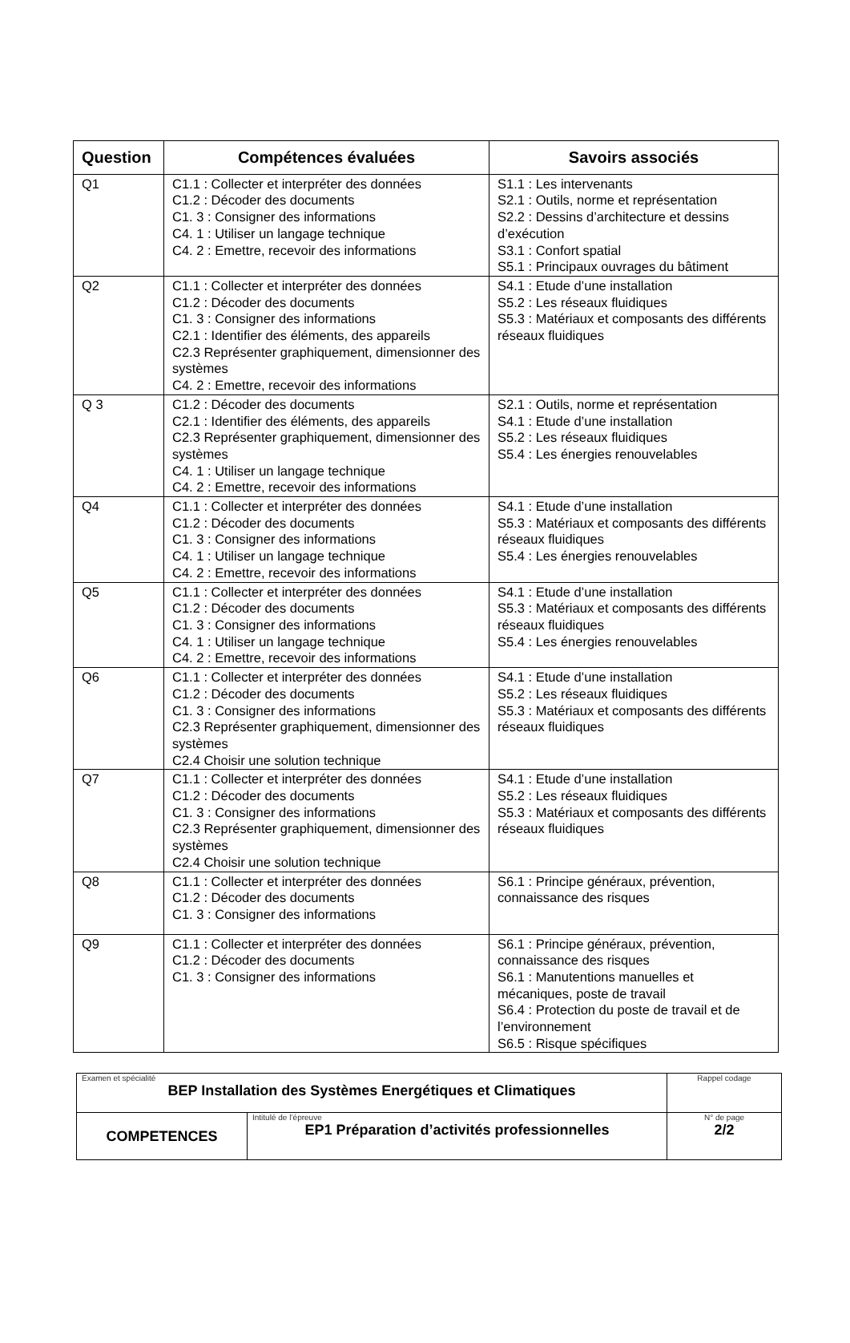| Question | Compétences évaluées | Savoirs associés |
| --- | --- | --- |
| Q1 | C1.1 : Collecter et interpréter des données C1.2 : Décoder des documents C1. 3 : Consigner des informations C4. 1 : Utiliser un langage technique C4. 2 : Emettre, recevoir des informations | S1.1 : Les intervenants S2.1 : Outils, norme et représentation S2.2 : Dessins d’architecture et dessins d’exécution S3.1 : Confort spatial S5.1 : Principaux ouvrages du bâtiment |
| Q2 | C1.1 : Collecter et interpréter des données C1.2 : Décoder des documents C1. 3 : Consigner des informations C2.1 : Identifier des éléments, des appareils C2.3 Représenter graphiquement, dimensionner des systèmes C4. 2 : Emettre, recevoir des informations | S4.1 : Etude d’une installation S5.2 : Les réseaux fluidiques S5.3 : Matériaux et composants des différents réseaux fluidiques |
| Q 3 | C1.2 : Décoder des documents C2.1 : Identifier des éléments, des appareils C2.3 Représenter graphiquement, dimensionner des systèmes C4. 1 : Utiliser un langage technique C4. 2 : Emettre, recevoir des informations | S2.1 : Outils, norme et représentation S4.1 : Etude d’une installation S5.2 : Les réseaux fluidiques S5.4 : Les énergies renouvelables |
| Q4 | C1.1 : Collecter et interpréter des données C1.2 : Décoder des documents C1. 3 : Consigner des informations C4. 1 : Utiliser un langage technique C4. 2 : Emettre, recevoir des informations | S4.1 : Etude d’une installation S5.3 : Matériaux et composants des différents réseaux fluidiques S5.4 : Les énergies renouvelables |
| Q5 | C1.1 : Collecter et interpréter des données C1.2 : Décoder des documents C1. 3 : Consigner des informations C4. 1 : Utiliser un langage technique C4. 2 : Emettre, recevoir des informations | S4.1 : Etude d’une installation S5.3 : Matériaux et composants des différents réseaux fluidiques S5.4 : Les énergies renouvelables |
| Q6 | C1.1 : Collecter et interpréter des données C1.2 : Décoder des documents C1. 3 : Consigner des informations C2.3 Représenter graphiquement, dimensionner des systèmes C2.4 Choisir une solution technique | S4.1 : Etude d’une installation S5.2 : Les réseaux fluidiques S5.3 : Matériaux et composants des différents réseaux fluidiques |
| Q7 | C1.1 : Collecter et interpréter des données C1.2 : Décoder des documents C1. 3 : Consigner des informations C2.3 Représenter graphiquement, dimensionner des systèmes C2.4 Choisir une solution technique | S4.1 : Etude d’une installation S5.2 : Les réseaux fluidiques S5.3 : Matériaux et composants des différents réseaux fluidiques |
| Q8 | C1.1 : Collecter et interpréter des données C1.2 : Décoder des documents C1. 3 : Consigner des informations | S6.1 : Principe généraux, prévention, connaissance des risques |
| Q9 | C1.1 : Collecter et interpréter des données C1.2 : Décoder des documents C1. 3 : Consigner des informations | S6.1 : Principe généraux, prévention, connaissance des risques S6.1 : Manutentions manuelles et mécaniques, poste de travail S6.4 : Protection du poste de travail et de l’environnement S6.5 : Risque spécifiques |
| Examen et spécialité BEP Installation des Systèmes Energétiques et Climatiques | | Rappel codage |
| COMPETENCES | Intitulé de l’épreuve EP1 Préparation d’activités professionnelles | N° de page 2/2 |